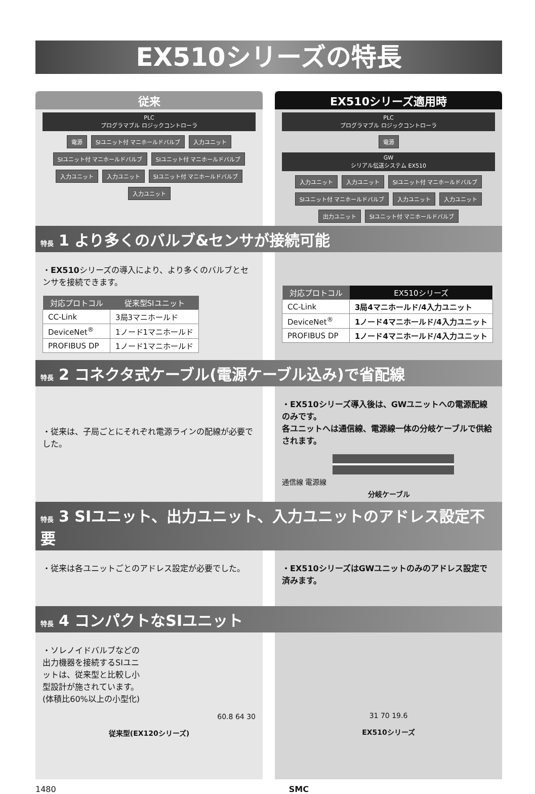EX510シリーズの特長
従来
PLC
プログラマブル ロジックコントローラ
電源 SIユニット付 マニホールドバルブ 入力ユニット SIユニット付 マニホールドバルブ SIユニット付 マニホールドバルブ 入力ユニット 入力ユニット SIユニット付 マニホールドバルブ 入力ユニット
EX510シリーズ適用時
PLC
プログラマブル ロジックコントローラ
電源
GW
シリアル伝送システム EX510
入力ユニット 入力ユニット SIユニット付 マニホールドバルブ SIユニット付 マニホールドバルブ 入力ユニット 入力ユニット 出力ユニット SIユニット付 マニホールドバルブ
特長 1 より多くのバルブ&センサが接続可能
・EX510シリーズの導入により、より多くのバルブとセンサを接続できます。
| 対応プロトコル | 従来型SIユニット |
| --- | --- |
| CC-Link | 3局3マニホールド |
| DeviceNet<sup>®</sup> | 1ノード1マニホールド |
| PROFIBUS DP | 1ノード1マニホールド |
| 対応プロトコル | EX510シリーズ |
| --- | --- |
| CC-Link | 3局4マニホールド/4入力ユニット |
| DeviceNet<sup>®</sup> | 1ノード4マニホールド/4入力ユニット |
| PROFIBUS DP | 1ノード4マニホールド/4入力ユニット |
特長 2 コネクタ式ケーブル(電源ケーブル込み)で省配線
・従来は、子局ごとにそれぞれ電源ラインの配線が必要でした。
・EX510シリーズ導入後は、GWユニットへの電源配線のみです。
各ユニットへは通信線、電源線一体の分岐ケーブルで供給されます。
通信線 電源線
分岐ケーブル
特長 3 SIユニット、出力ユニット、入力ユニットのアドレス設定不要
・従来は各ユニットごとのアドレス設定が必要でした。
・EX510シリーズはGWユニットのみのアドレス設定で済みます。
特長 4 コンパクトなSIユニット
・ソレノイドバルブなどの出力機器を接続するSIユニットは、従来型と比較し小型設計が施されています。(体積比60%以上の小型化)
60.8 64 30
従来型(EX120シリーズ)
31 70 19.6
EX510シリーズ
1480 SMC